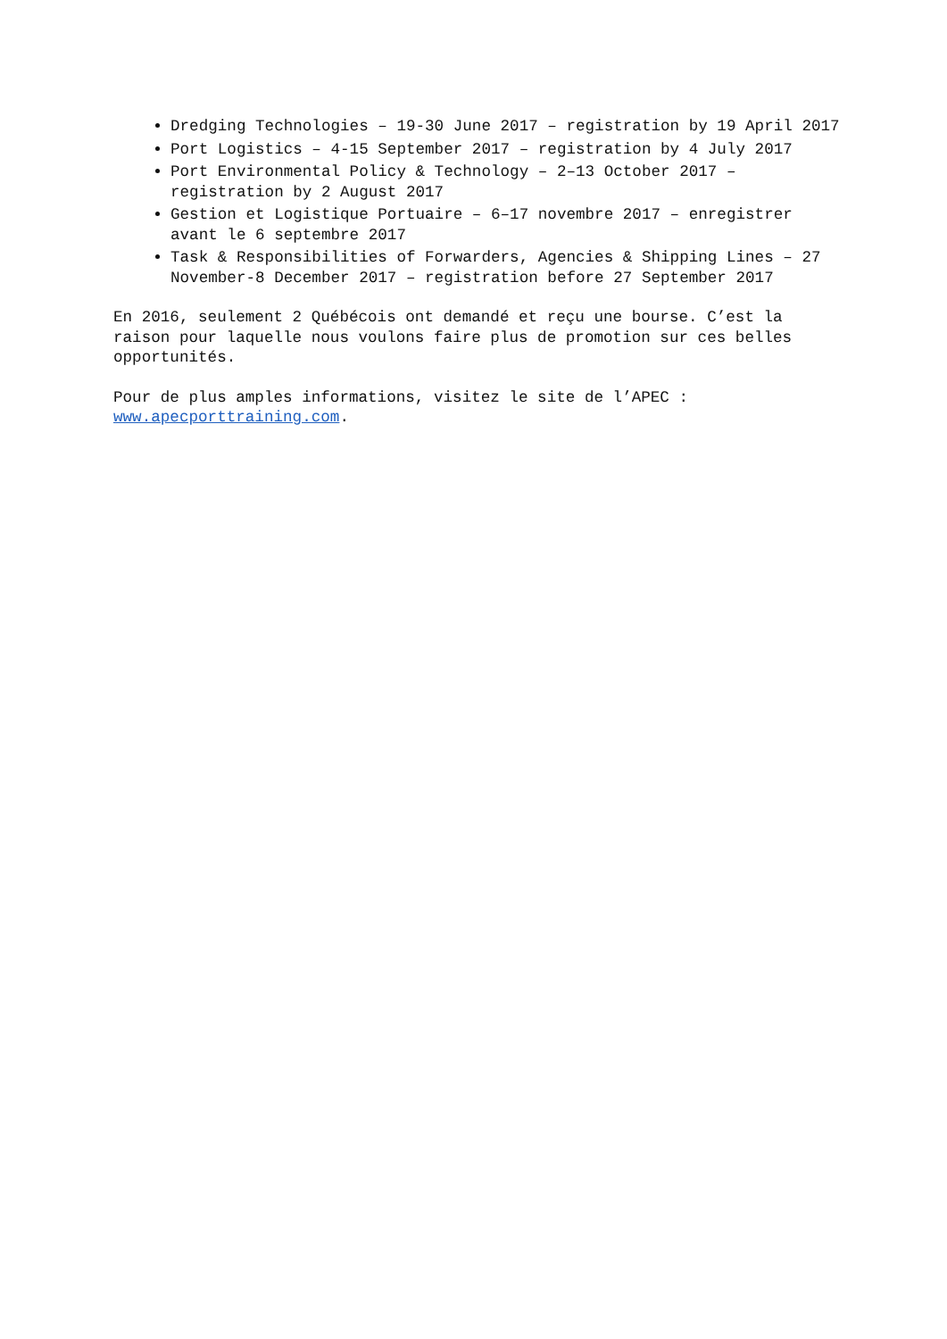Dredging Technologies – 19-30 June 2017 – registration by 19 April 2017
Port Logistics – 4-15 September 2017 – registration by 4 July 2017
Port Environmental Policy & Technology – 2–13 October 2017 – registration by 2 August 2017
Gestion et Logistique Portuaire – 6–17 novembre 2017 – enregistrer avant le 6 septembre 2017
Task & Responsibilities of Forwarders, Agencies & Shipping Lines – 27 November-8 December 2017 – registration before 27 September 2017
En 2016, seulement 2 Québécois ont demandé et reçu une bourse. C’est la raison pour laquelle nous voulons faire plus de promotion sur ces belles opportunités.
Pour de plus amples informations, visitez le site de l’APEC : www.apecporttraining.com.